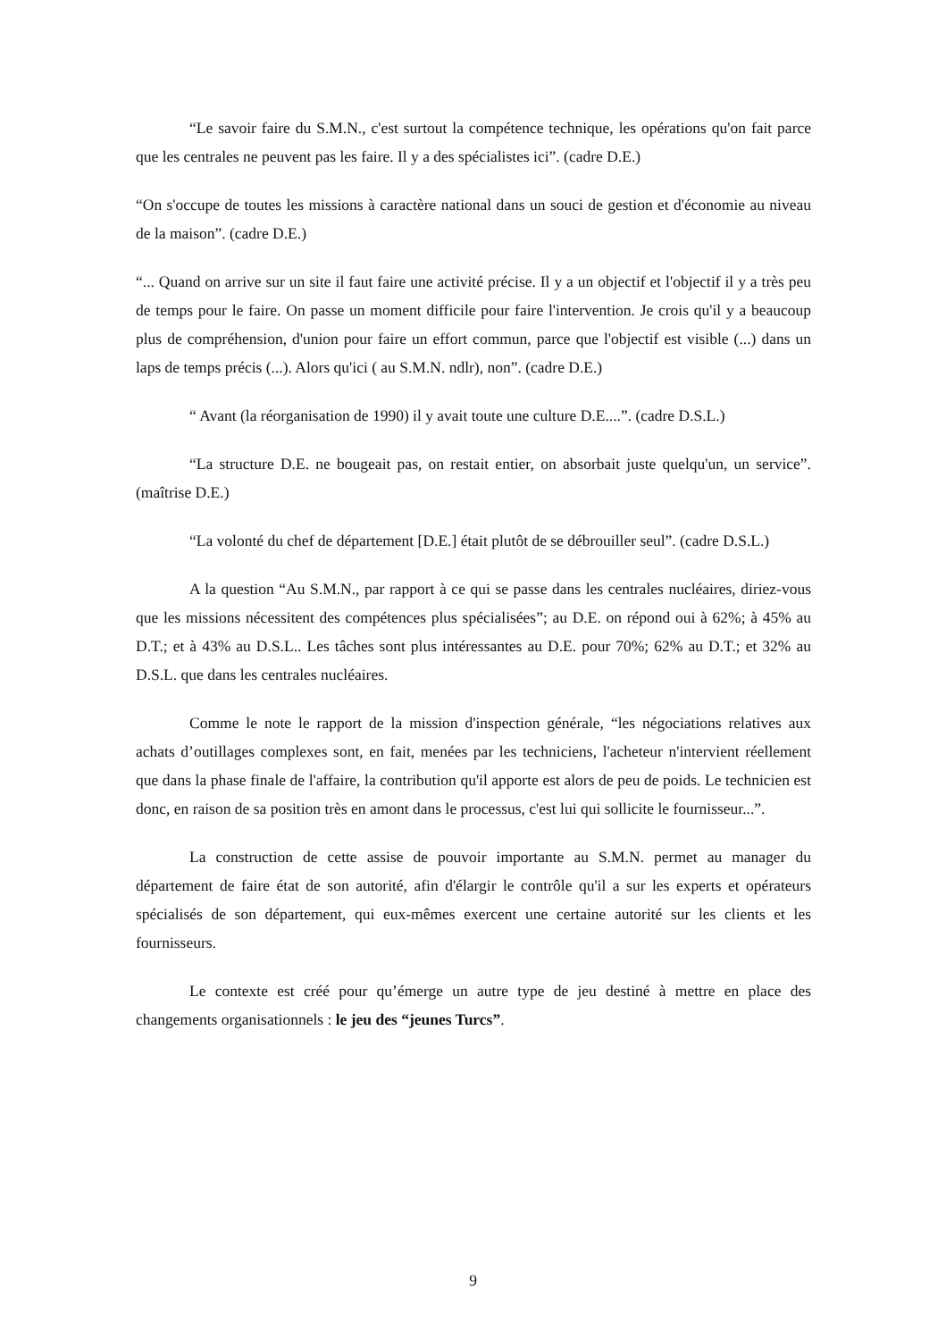“Le savoir faire du S.M.N., c'est surtout la compétence technique, les opérations qu'on fait parce que les centrales ne peuvent pas les faire. Il y a des spécialistes ici”. (cadre D.E.)
“On s'occupe de toutes les missions à caractère national dans un souci de gestion et d'économie au niveau de la maison”. (cadre D.E.)
“... Quand on arrive sur un site il faut faire une activité précise. Il y a un objectif et l'objectif il y a très peu de temps pour le faire. On passe un moment difficile pour faire l'intervention. Je crois qu'il y a beaucoup plus de compréhension, d'union pour faire un effort commun, parce que l'objectif est visible (...) dans un laps de temps précis (...). Alors qu'ici ( au S.M.N. ndlr), non”. (cadre D.E.)
“ Avant (la réorganisation de 1990) il y avait toute une culture D.E....”. (cadre D.S.L.)
“La structure D.E. ne bougeait pas, on restait entier, on absorbait juste quelqu'un, un service”. (maîtrise D.E.)
“La volonté du chef de département [D.E.] était plutôt de se débrouiller seul”. (cadre D.S.L.)
A la question “Au S.M.N., par rapport à ce qui se passe dans les centrales nucléaires, diriez-vous que les missions nécessitent des compétences plus spécialisées”; au D.E. on répond oui à 62%; à 45% au D.T.; et à 43% au D.S.L.. Les tâches sont plus intéressantes au D.E. pour 70%; 62% au D.T.; et 32% au D.S.L. que dans les centrales nucléaires.
Comme le note le rapport de la mission d'inspection générale, “les négociations relatives aux achats d’outillages complexes sont, en fait, menées par les techniciens, l'acheteur n'intervient réellement que dans la phase finale de l'affaire, la contribution qu'il apporte est alors de peu de poids. Le technicien est donc, en raison de sa position très en amont dans le processus, c'est lui qui sollicite le fournisseur...”.
La construction de cette assise de pouvoir importante au S.M.N. permet au manager du département de faire état de son autorité, afin d'élargir le contrôle qu'il a sur les experts et opérateurs spécialisés de son département, qui eux-mêmes exercent une certaine autorité sur les clients et les fournisseurs.
Le contexte est créé pour qu’émerge un autre type de jeu destiné à mettre en place des changements organisationnels : le jeu des “jeunes Turcs”.
9